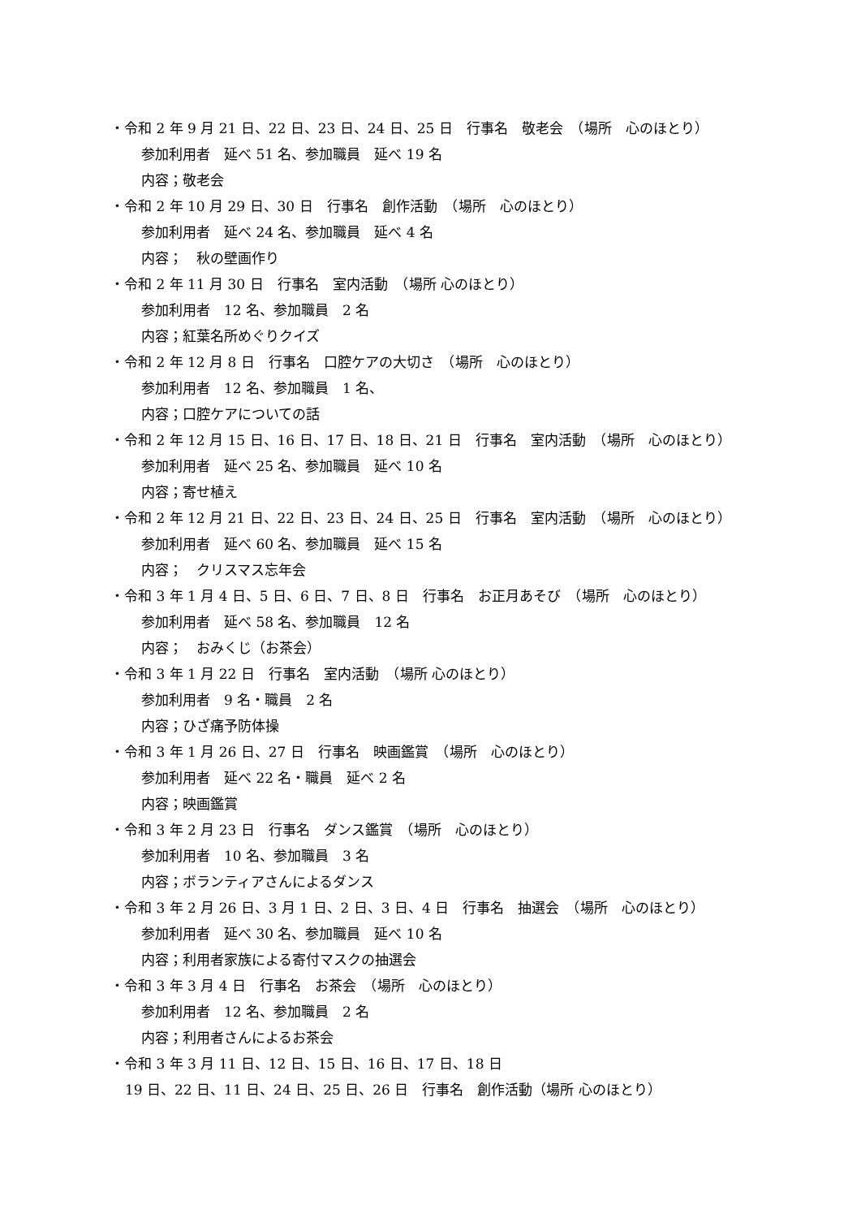・令和 2 年 9 月 21 日、22 日、23 日、24 日、25 日　行事名　敬老会　（場所　心のほとり）
参加利用者　延べ 51 名、参加職員　延べ 19 名
内容；敬老会
・令和 2 年 10 月 29 日、30 日　行事名　創作活動　（場所　心のほとり）
参加利用者　延べ 24 名、参加職員　延べ 4 名
内容；　秋の壁画作り
・令和 2 年 11 月 30 日　行事名　室内活動　（場所 心のほとり）
参加利用者　12 名、参加職員　2 名
内容；紅葉名所めぐりクイズ
・令和 2 年 12 月 8 日　行事名　口腔ケアの大切さ　（場所　心のほとり）
参加利用者　12 名、参加職員　1 名、
内容；口腔ケアについての話
・令和 2 年 12 月 15 日、16 日、17 日、18 日、21 日　行事名　室内活動　（場所　心のほとり）
参加利用者　延べ 25 名、参加職員　延べ 10 名
内容；寄せ植え
・令和 2 年 12 月 21 日、22 日、23 日、24 日、25 日　行事名　室内活動　（場所　心のほとり）
参加利用者　延べ 60 名、参加職員　延べ 15 名
内容；　クリスマス忘年会
・令和 3 年 1 月 4 日、5 日、6 日、7 日、8 日　行事名　お正月あそび　（場所　心のほとり）
参加利用者　延べ 58 名、参加職員　12 名
内容；　おみくじ（お茶会）
・令和 3 年 1 月 22 日　行事名　室内活動　（場所 心のほとり）
参加利用者　9 名・職員　2 名
内容；ひざ痛予防体操
・令和 3 年 1 月 26 日、27 日　行事名　映画鑑賞　（場所　心のほとり）
参加利用者　延べ 22 名・職員　延べ 2 名
内容；映画鑑賞
・令和 3 年 2 月 23 日　行事名　ダンス鑑賞　（場所　心のほとり）
参加利用者　10 名、参加職員　3 名
内容；ボランティアさんによるダンス
・令和 3 年 2 月 26 日、3 月 1 日、2 日、3 日、4 日　行事名　抽選会　（場所　心のほとり）
参加利用者　延べ 30 名、参加職員　延べ 10 名
内容；利用者家族による寄付マスクの抽選会
・令和 3 年 3 月 4 日　行事名　お茶会　（場所　心のほとり）
参加利用者　12 名、参加職員　2 名
内容；利用者さんによるお茶会
・令和 3 年 3 月 11 日、12 日、15 日、16 日、17 日、18 日
19 日、22 日、11 日、24 日、25 日、26 日　行事名　創作活動（場所 心のほとり）